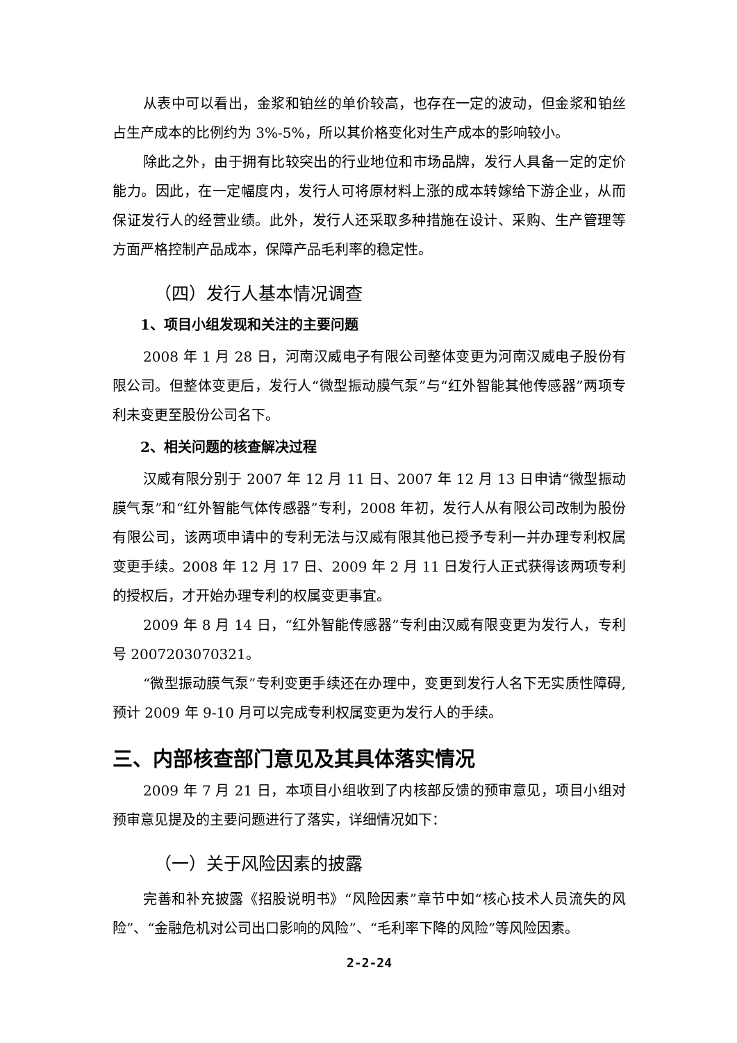从表中可以看出，金浆和铂丝的单价较高，也存在一定的波动，但金浆和铂丝占生产成本的比例约为 3%-5%，所以其价格变化对生产成本的影响较小。
除此之外，由于拥有比较突出的行业地位和市场品牌，发行人具备一定的定价能力。因此，在一定幅度内，发行人可将原材料上涨的成本转嫁给下游企业，从而保证发行人的经营业绩。此外，发行人还采取多种措施在设计、采购、生产管理等方面严格控制产品成本，保障产品毛利率的稳定性。
（四）发行人基本情况调查
1、项目小组发现和关注的主要问题
2008 年 1 月 28 日，河南汉威电子有限公司整体变更为河南汉威电子股份有限公司。但整体变更后，发行人“微型振动膜气泵”与“红外智能其他传感器”两项专利未变更至股份公司名下。
2、相关问题的核查解决过程
汉威有限分别于 2007 年 12 月 11 日、2007 年 12 月 13 日申请“微型振动膜气泵”和“红外智能气体传感器”专利，2008 年初，发行人从有限公司改制为股份有限公司，该两项申请中的专利无法与汉威有限其他已授予专利一并办理专利权属变更手续。2008 年 12 月 17 日、2009 年 2 月 11 日发行人正式获得该两项专利的授权后，才开始办理专利的权属变更事宜。
2009 年 8 月 14 日，“红外智能传感器”专利由汉威有限变更为发行人，专利号 2007203070321。
“微型振动膜气泵”专利变更手续还在办理中，变更到发行人名下无实质性障碍,预计 2009 年 9-10 月可以完成专利权属变更为发行人的手续。
三、内部核查部门意见及其具体落实情况
2009 年 7 月 21 日，本项目小组收到了内核部反馈的预审意见，项目小组对预审意见提及的主要问题进行了落实，详细情况如下：
（一）关于风险因素的披露
完善和补充披露《招股说明书》“风险因素”章节中如“核心技术人员流失的风险”、“金融危机对公司出口影响的风险”、“毛利率下降的风险”等风险因素。
2-2-24